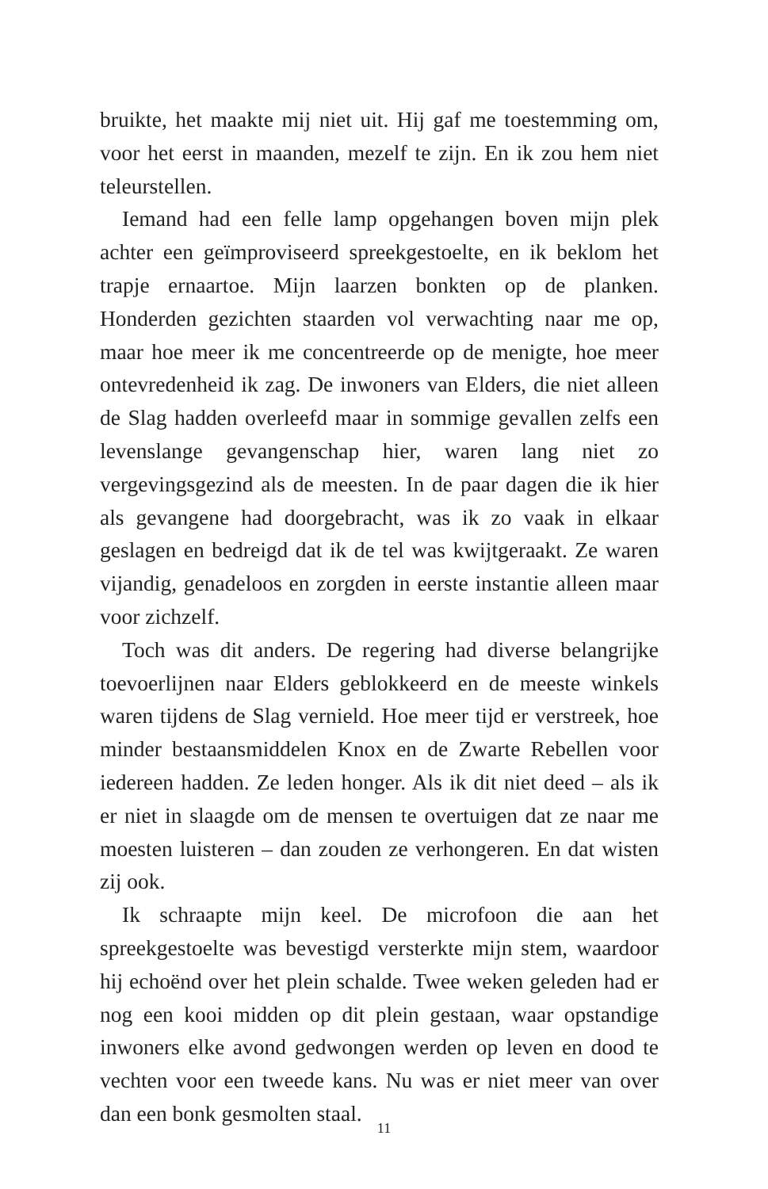bruikte, het maakte mij niet uit. Hij gaf me toestemming om, voor het eerst in maanden, mezelf te zijn. En ik zou hem niet teleurstellen.
Iemand had een felle lamp opgehangen boven mijn plek achter een geïmproviseerd spreekgestoelte, en ik beklom het trapje ernaartoe. Mijn laarzen bonkten op de planken. Honderden gezichten staarden vol verwachting naar me op, maar hoe meer ik me concentreerde op de menigte, hoe meer ontevredenheid ik zag. De inwoners van Elders, die niet alleen de Slag hadden overleefd maar in sommige gevallen zelfs een levenslange gevangenschap hier, waren lang niet zo vergevingsgezind als de meesten. In de paar dagen die ik hier als gevangene had doorgebracht, was ik zo vaak in elkaar geslagen en bedreigd dat ik de tel was kwijtgeraakt. Ze waren vijandig, genadeloos en zorgden in eerste instantie alleen maar voor zichzelf.
Toch was dit anders. De regering had diverse belangrijke toevoerlijnen naar Elders geblokkeerd en de meeste winkels waren tijdens de Slag vernield. Hoe meer tijd er verstreek, hoe minder bestaansmiddelen Knox en de Zwarte Rebellen voor iedereen hadden. Ze leden honger. Als ik dit niet deed – als ik er niet in slaagde om de mensen te overtuigen dat ze naar me moesten luisteren – dan zouden ze verhongeren. En dat wisten zij ook.
Ik schraapte mijn keel. De microfoon die aan het spreekgestoelte was bevestigd versterkte mijn stem, waardoor hij echoënd over het plein schalde. Twee weken geleden had er nog een kooi midden op dit plein gestaan, waar opstandige inwoners elke avond gedwongen werden op leven en dood te vechten voor een tweede kans. Nu was er niet meer van over dan een bonk gesmolten staal.
11